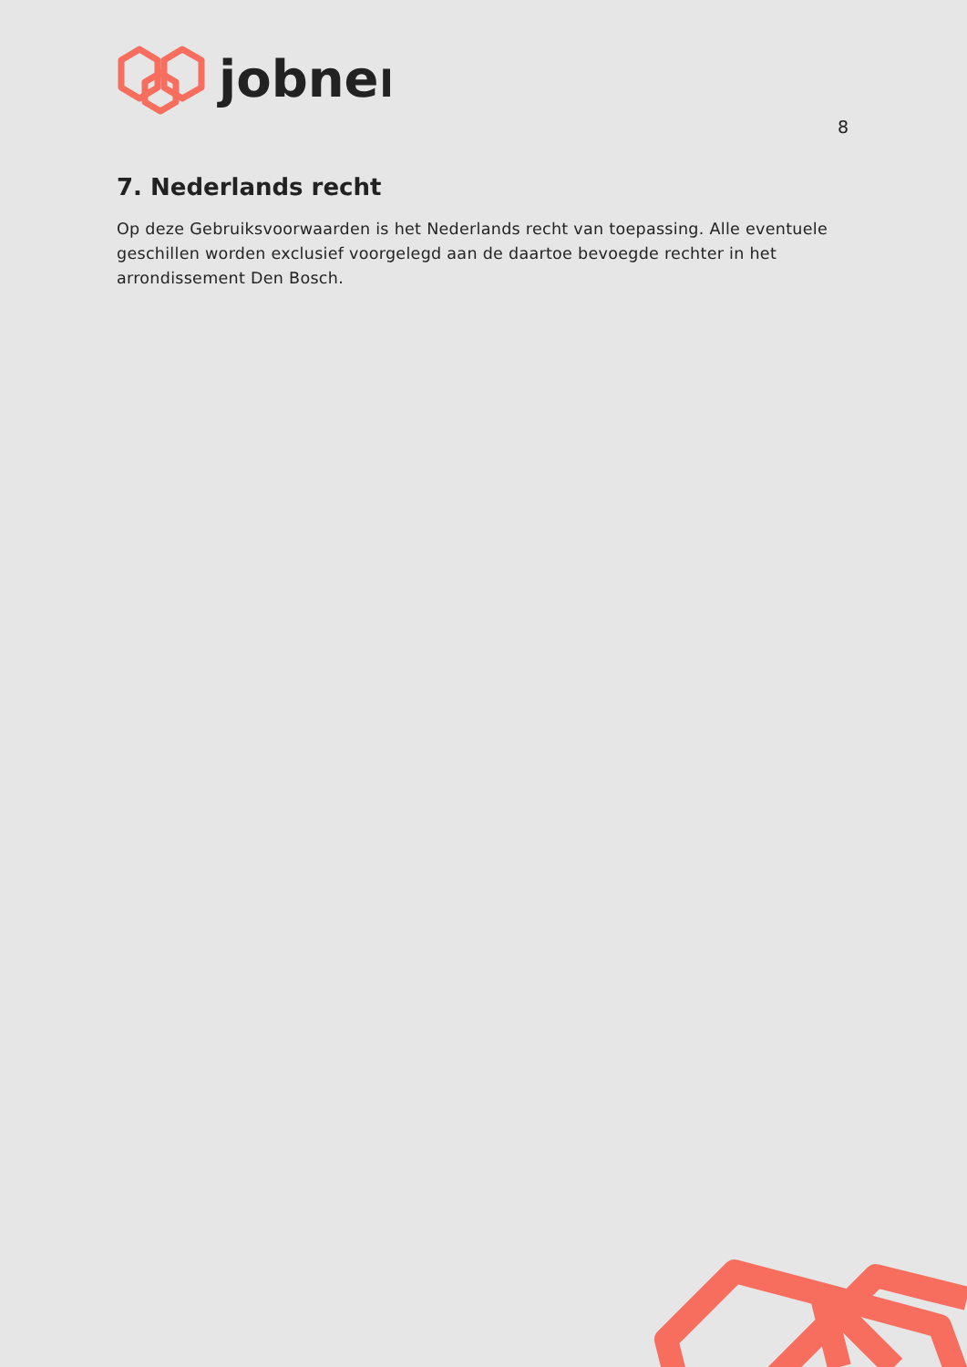jobner
8
7. Nederlands recht
Op deze Gebruiksvoorwaarden is het Nederlands recht van toepassing. Alle eventuele geschillen worden exclusief voorgelegd aan de daartoe bevoegde rechter in het arrondissement Den Bosch.